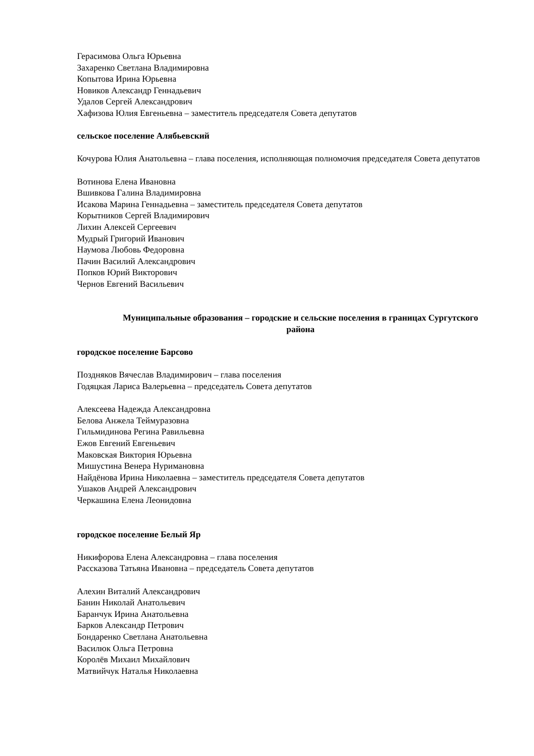Герасимова Ольга Юрьевна
Захаренко Светлана Владимировна
Копытова Ирина Юрьевна
Новиков Александр Геннадьевич
Удалов Сергей Александрович
Хафизова Юлия Евгеньевна – заместитель председателя Совета депутатов
сельское поселение Алябьевский
Кочурова Юлия Анатольевна – глава поселения, исполняющая полномочия председателя Совета депутатов
Вотинова Елена Ивановна
Вшивкова Галина Владимировна
Исакова Марина Геннадьевна – заместитель председателя Совета депутатов
Корытников Сергей Владимирович
Лихин Алексей Сергеевич
Мудрый Григорий Иванович
Наумова Любовь Федоровна
Пачин Василий Александрович
Попков Юрий Викторович
Чернов Евгений Васильевич
Муниципальные образования – городские и сельские поселения в границах Сургутского района
городское поселение Барсово
Поздняков Вячеслав Владимирович – глава поселения
Годяцкая Лариса Валерьевна – председатель Совета депутатов
Алексеева Надежда Александровна
Белова Анжела Теймуразовна
Гильмидинова Регина Равильевна
Ежов Евгений Евгеньевич
Маковская Виктория Юрьевна
Мишустина Венера Нуримановна
Найдёнова Ирина Николаевна – заместитель председателя Совета депутатов
Ушаков Андрей Александрович
Черкашина Елена Леонидовна
городское поселение Белый Яр
Никифорова Елена Александровна – глава поселения
Рассказова Татьяна Ивановна – председатель Совета депутатов
Алехин Виталий Александрович
Банин Николай Анатольевич
Баранчук Ирина Анатольевна
Барков Александр Петрович
Бондаренко Светлана Анатольевна
Василюк Ольга Петровна
Королёв Михаил Михайлович
Матвийчук Наталья Николаевна